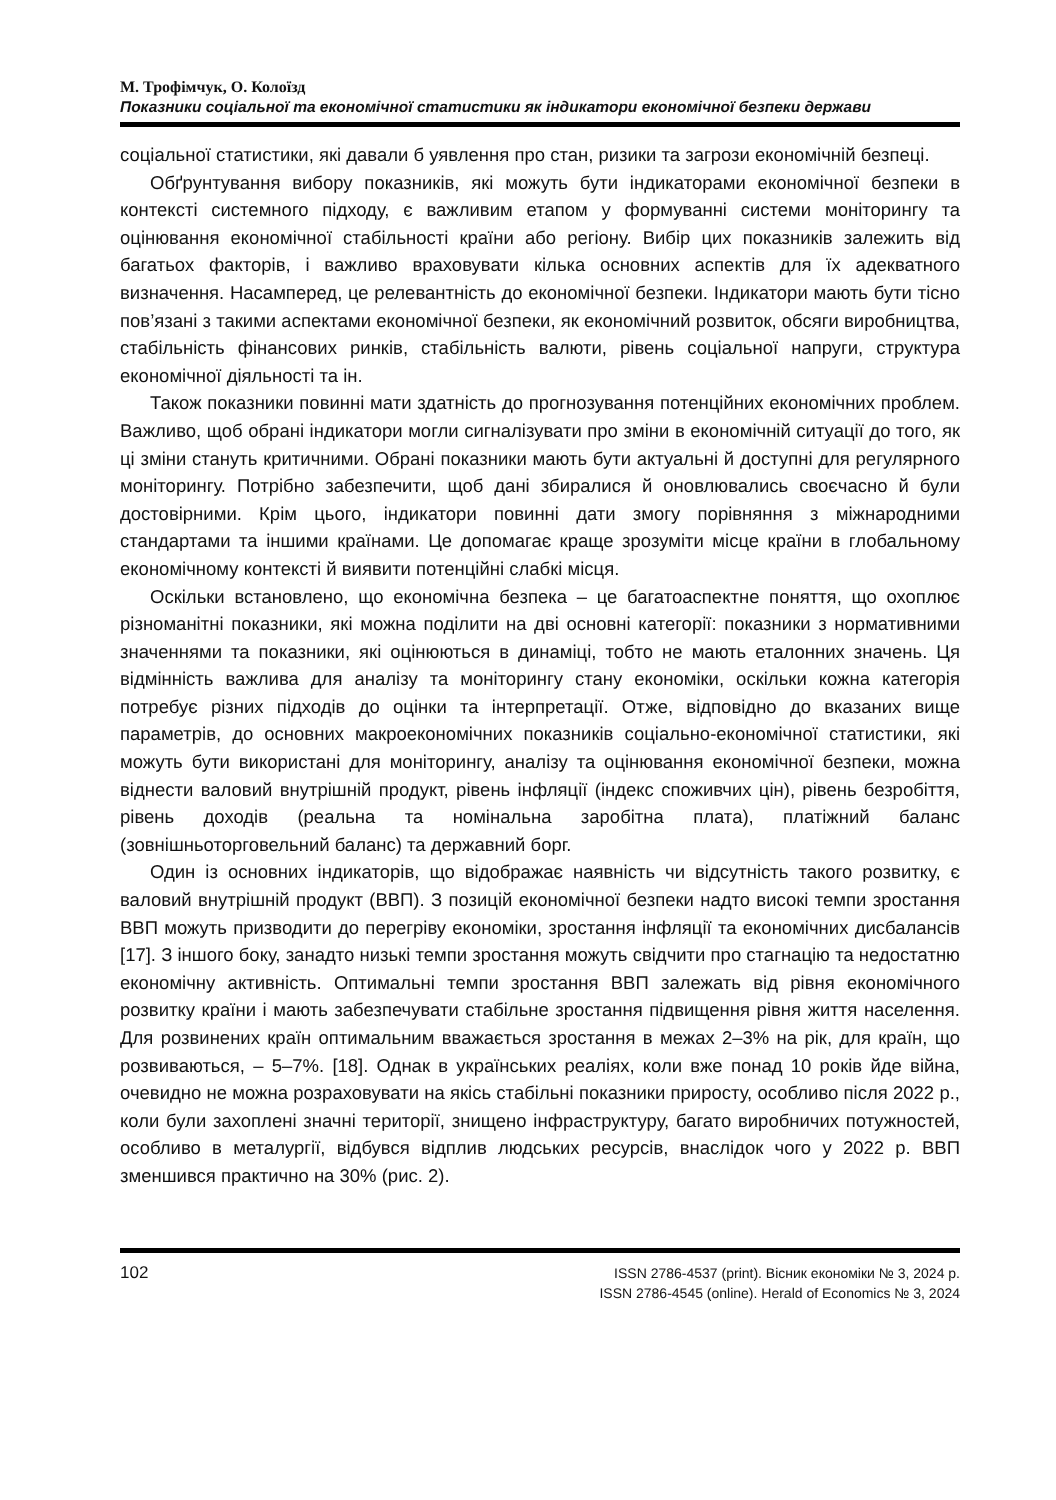М. Трофімчук, О. Колоїзд
Показники соціальної та економічної статистики як індикатори економічної безпеки держави
соціальної статистики, які давали б уявлення про стан, ризики та загрози економічній безпеці.
Обґрунтування вибору показників, які можуть бути індикаторами економічної безпеки в контексті системного підходу, є важливим етапом у формуванні системи моніторингу та оцінювання економічної стабільності країни або регіону. Вибір цих показників залежить від багатьох факторів, і важливо враховувати кілька основних аспектів для їх адекватного визначення. Насамперед, це релевантність до економічної безпеки. Індикатори мають бути тісно пов’язані з такими аспектами економічної безпеки, як економічний розвиток, обсяги виробництва, стабільність фінансових ринків, стабільність валюти, рівень соціальної напруги, структура економічної діяльності та ін.
Також показники повинні мати здатність до прогнозування потенційних економічних проблем. Важливо, щоб обрані індикатори могли сигналізувати про зміни в економічній ситуації до того, як ці зміни стануть критичними. Обрані показники мають бути актуальні й доступні для регулярного моніторингу. Потрібно забезпечити, щоб дані збиралися й оновлювались своєчасно й були достовірними. Крім цього, індикатори повинні дати змогу порівняння з міжнародними стандартами та іншими країнами. Це допомагає краще зрозуміти місце країни в глобальному економічному контексті й виявити потенційні слабкі місця.
Оскільки встановлено, що економічна безпека – це багатоаспектне поняття, що охоплює різноманітні показники, які можна поділити на дві основні категорії: показники з нормативними значеннями та показники, які оцінюються в динаміці, тобто не мають еталонних значень. Ця відмінність важлива для аналізу та моніторингу стану економіки, оскільки кожна категорія потребує різних підходів до оцінки та інтерпретації. Отже, відповідно до вказаних вище параметрів, до основних макроекономічних показників соціально-економічної статистики, які можуть бути використані для моніторингу, аналізу та оцінювання економічної безпеки, можна віднести валовий внутрішній продукт, рівень інфляції (індекс споживчих цін), рівень безробіття, рівень доходів (реальна та номінальна заробітна плата), платіжний баланс (зовнішньоторговельний баланс) та державний борг.
Один із основних індикаторів, що відображає наявність чи відсутність такого розвитку, є валовий внутрішній продукт (ВВП). З позицій економічної безпеки надто високі темпи зростання ВВП можуть призводити до перегріву економіки, зростання інфляції та економічних дисбалансів [17]. З іншого боку, занадто низькі темпи зростання можуть свідчити про стагнацію та недостатню економічну активність. Оптимальні темпи зростання ВВП залежать від рівня економічного розвитку країни і мають забезпечувати стабільне зростання підвищення рівня життя населення. Для розвинених країн оптимальним вважається зростання в межах 2–3% на рік, для країн, що розвиваються, – 5–7%. [18]. Однак в українських реаліях, коли вже понад 10 років йде війна, очевидно не можна розраховувати на якісь стабільні показники приросту, особливо після 2022 р., коли були захоплені значні території, знищено інфраструктуру, багато виробничих потужностей, особливо в металургії, відбувся відплив людських ресурсів, внаслідок чого у 2022 р. ВВП зменшився практично на 30% (рис. 2).
102
ISSN 2786-4537 (print). Вісник економіки № 3, 2024 р.
ISSN 2786-4545 (online). Herald of Economics № 3, 2024